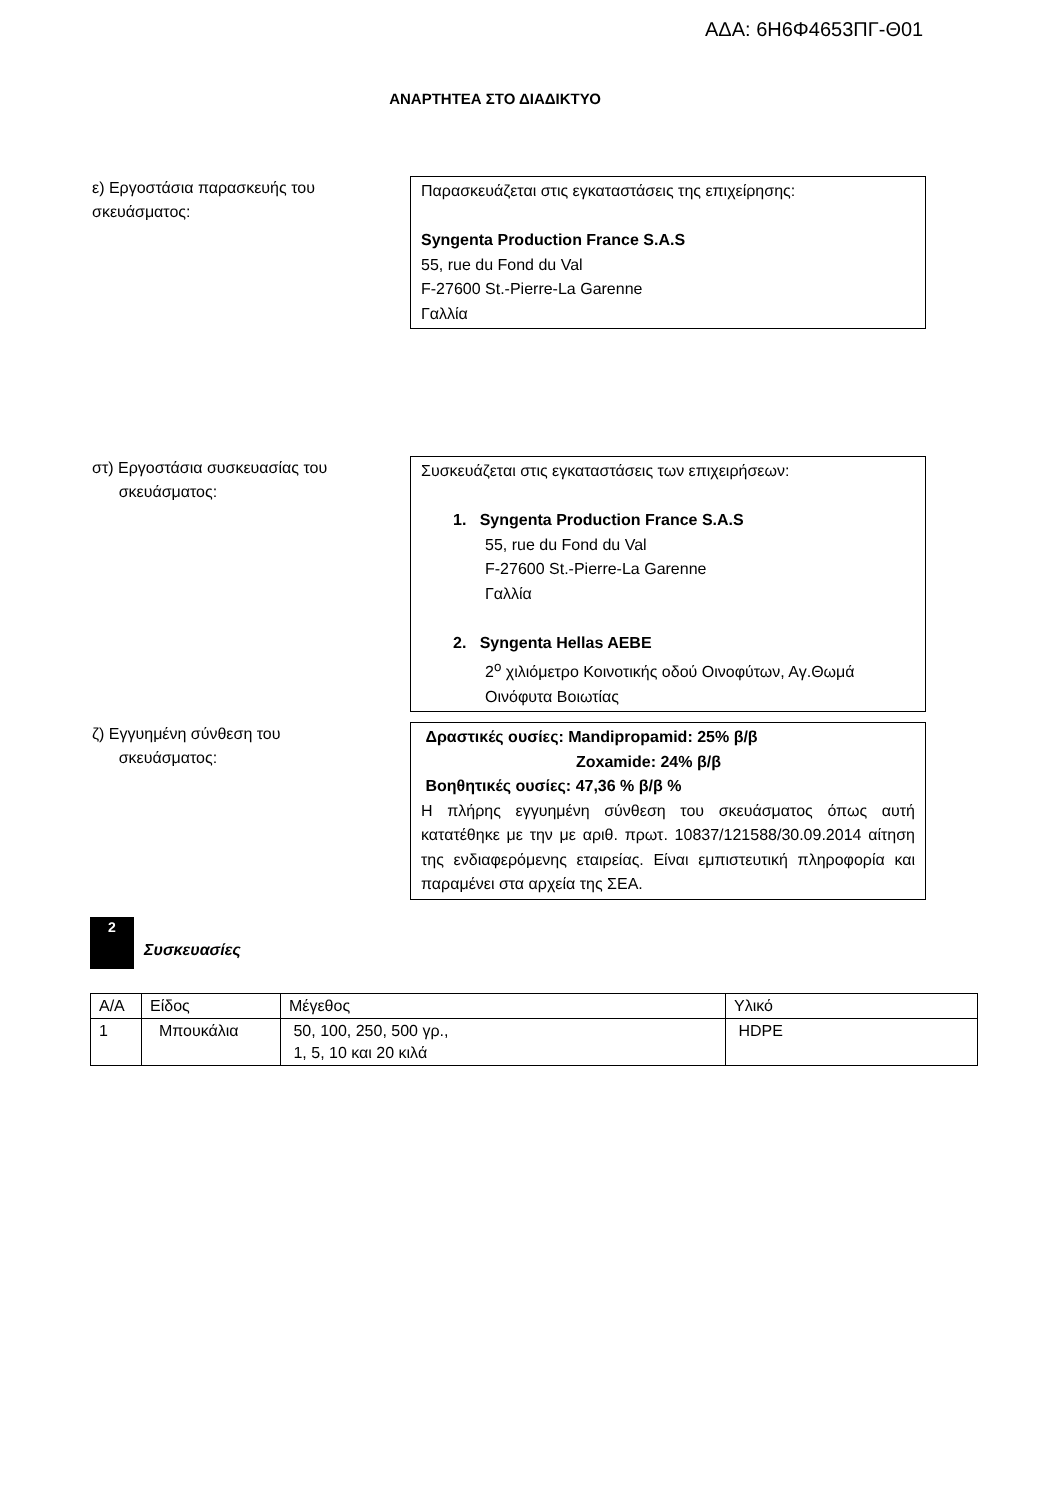ΑΔΑ: 6Η6Φ4653ΠΓ-Θ01
ΑΝΑΡΤΗΤΕΑ ΣΤΟ ΔΙΑΔΙΚΤΥΟ
ε) Εργοστάσια παρασκευής του σκευάσματος:
Παρασκευάζεται στις εγκαταστάσεις της επιχείρησης:
Syngenta Production France S.A.S
55, rue du Fond du Val
F-27600 St.-Pierre-La Garenne
Γαλλία
στ) Εργοστάσια συσκευασίας του
σκευάσματος:
Συσκευάζεται στις εγκαταστάσεις των επιχειρήσεων:
1. Syngenta Production France S.A.S
55, rue du Fond du Val
F-27600 St.-Pierre-La Garenne
Γαλλία
2. Syngenta Hellas AEBE
2<sup>ο</sup> χιλιόμετρο Κοινοτικής οδού Οινοφύτων, Αγ.Θωμά Οινόφυτα Βοιωτίας
ζ) Εγγυημένη σύνθεση του
σκευάσματος:
Δραστικές ουσίες: Mandipropamid: 25% β/β
Zoxamide: 24% β/β
Βοηθητικές ουσίες: 47,36 % β/β %
Η πλήρης εγγυημένη σύνθεση του σκευάσματος όπως αυτή κατατέθηκε με την με αριθ. πρωτ. 10837/121588/30.09.2014 αίτηση της ενδιαφερόμενης εταιρείας. Είναι εμπιστευτική πληροφορία και παραμένει στα αρχεία της ΣΕΑ.
2
Συσκευασίες
| Α/Α | Είδος | Μέγεθος | Υλικό |
| --- | --- | --- | --- |
| 1 | Μπουκάλια | 50, 100, 250, 500 γρ., 1, 5, 10 και 20 κιλά | HDPE |